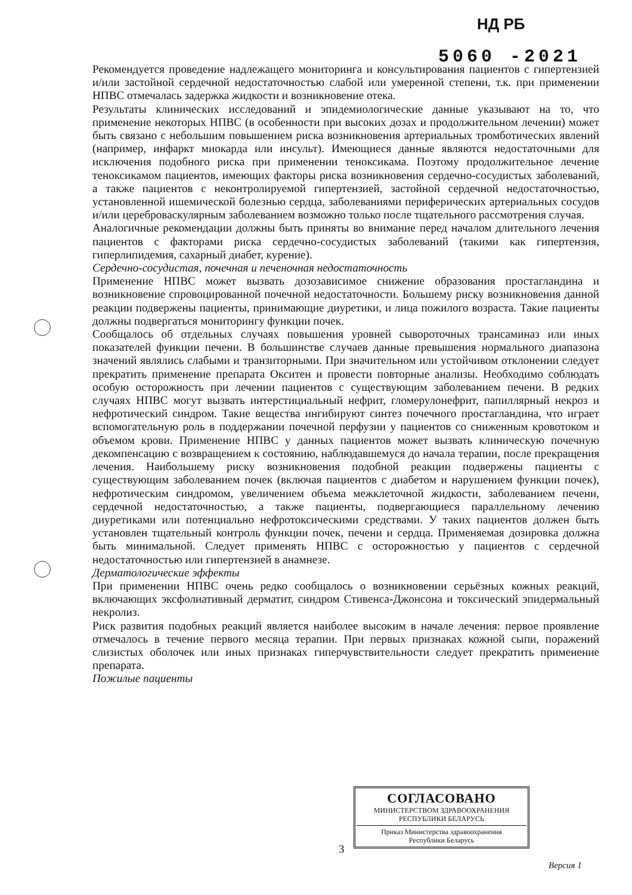НД РБ
5060 -2021
Рекомендуется проведение надлежащего мониторинга и консультирования пациентов с гипертензией и/или застойной сердечной недостаточностью слабой или умеренной степени, т.к. при применении НПВС отмечалась задержка жидкости и возникновение отека.
Результаты клинических исследований и эпидемиологические данные указывают на то, что применение некоторых НПВС (в особенности при высоких дозах и продолжительном лечении) может быть связано с небольшим повышением риска возникновения артериальных тромботических явлений (например, инфаркт миокарда или инсульт). Имеющиеся данные являются недостаточными для исключения подобного риска при применении теноксикама. Поэтому продолжительное лечение теноксикамом пациентов, имеющих факторы риска возникновения сердечно-сосудистых заболеваний, а также пациентов с неконтролируемой гипертензией, застойной сердечной недостаточностью, установленной ишемической болезнью сердца, заболеваниями периферических артериальных сосудов и/или цереброваскулярным заболеванием возможно только после тщательного рассмотрения случая.
Аналогичные рекомендации должны быть приняты во внимание перед началом длительного лечения пациентов с факторами риска сердечно-сосудистых заболеваний (такими как гипертензия, гиперлипидемия, сахарный диабет, курение).
Сердечно-сосудистая, почечная и печеночная недостаточность
Применение НПВС может вызвать дозозависимое снижение образования простагландина и возникновение спровоцированной почечной недостаточности. Большему риску возникновения данной реакции подвержены пациенты, принимающие диуретики, и лица пожилого возраста. Такие пациенты должны подвергаться мониторингу функции почек.
Сообщалось об отдельных случаях повышения уровней сывороточных трансаминаз или иных показателей функции печени. В большинстве случаев данные превышения нормального диапазона значений являлись слабыми и транзиторными. При значительном или устойчивом отклонении следует прекратить применение препарата Окситен и провести повторные анализы. Необходимо соблюдать особую осторожность при лечении пациентов с существующим заболеванием печени. В редких случаях НПВС могут вызвать интерстициальный нефрит, гломерулонефрит, папиллярный некроз и нефротический синдром. Такие вещества ингибируют синтез почечного простагландина, что играет вспомогательную роль в поддержании почечной перфузии у пациентов со сниженным кровотоком и объемом крови. Применение НПВС у данных пациентов может вызвать клиническую почечную декомпенсацию с возвращением к состоянию, наблюдавшемуся до начала терапии, после прекращения лечения. Наибольшему риску возникновения подобной реакции подвержены пациенты с существующим заболеванием почек (включая пациентов с диабетом и нарушением функции почек), нефротическим синдромом, увеличением объема межклеточной жидкости, заболеванием печени, сердечной недостаточностью, а также пациенты, подвергающиеся параллельному лечению диуретиками или потенциально нефротоксическими средствами. У таких пациентов должен быть установлен тщательный контроль функции почек, печени и сердца. Применяемая дозировка должна быть минимальной. Следует применять НПВС с осторожностью у пациентов с сердечной недостаточностью или гипертензией в анамнезе.
Дерматологические эффекты
При применении НПВС очень редко сообщалось о возникновении серьёзных кожных реакций, включающих эксфолиативный дерматит, синдром Стивенса-Джонсона и токсический эпидермальный некролиз.
Риск развития подобных реакций является наиболее высоким в начале лечения: первое проявление отмечалось в течение первого месяца терапии. При первых признаках кожной сыпи, поражений слизистых оболочек или иных признаках гиперчувствительности следует прекратить применение препарата.
Пожилые пациенты
СОГЛАСОВАНО
МИНИСТЕРСТВОМ ЗДРАВООХРАНЕНИЯ
РЕСПУБЛИКИ БЕЛАРУСЬ
Приказ Министерства здравоохранения
Республики Беларусь
3
Версия 1